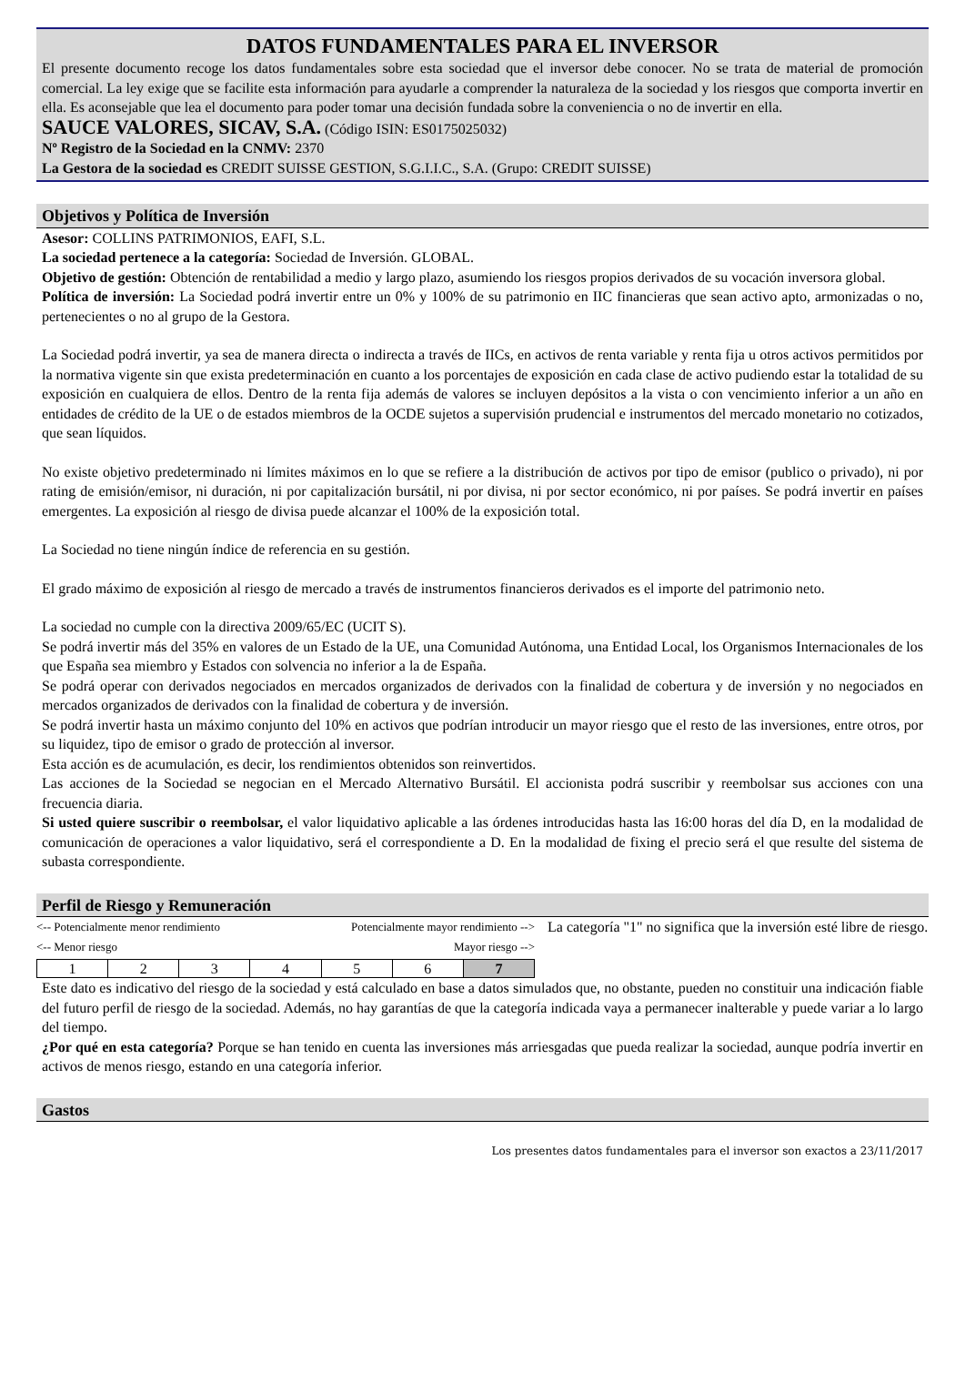DATOS FUNDAMENTALES PARA EL INVERSOR
El presente documento recoge los datos fundamentales sobre esta sociedad que el inversor debe conocer. No se trata de material de promoción comercial. La ley exige que se facilite esta información para ayudarle a comprender la naturaleza de la sociedad y los riesgos que comporta invertir en ella. Es aconsejable que lea el documento para poder tomar una decisión fundada sobre la conveniencia o no de invertir en ella.
SAUCE VALORES, SICAV, S.A. (Código ISIN: ES0175025032)
Nº Registro de la Sociedad en la CNMV: 2370
La Gestora de la sociedad es CREDIT SUISSE GESTION, S.G.I.I.C., S.A. (Grupo: CREDIT SUISSE)
Objetivos y Política de Inversión
Asesor: COLLINS PATRIMONIOS, EAFI, S.L.
La sociedad pertenece a la categoría: Sociedad de Inversión. GLOBAL.
Objetivo de gestión: Obtención de rentabilidad a medio y largo plazo, asumiendo los riesgos propios derivados de su vocación inversora global.
Política de inversión: La Sociedad podrá invertir entre un 0% y 100% de su patrimonio en IIC financieras que sean activo apto, armonizadas o no, pertenecientes o no al grupo de la Gestora.
La Sociedad podrá invertir, ya sea de manera directa o indirecta a través de IICs, en activos de renta variable y renta fija u otros activos permitidos por la normativa vigente sin que exista predeterminación en cuanto a los porcentajes de exposición en cada clase de activo pudiendo estar la totalidad de su exposición en cualquiera de ellos. Dentro de la renta fija además de valores se incluyen depósitos a la vista o con vencimiento inferior a un año en entidades de crédito de la UE o de estados miembros de la OCDE sujetos a supervisión prudencial e instrumentos del mercado monetario no cotizados, que sean líquidos.
No existe objetivo predeterminado ni límites máximos en lo que se refiere a la distribución de activos por tipo de emisor (publico o privado), ni por rating de emisión/emisor, ni duración, ni por capitalización bursátil, ni por divisa, ni por sector económico, ni por países. Se podrá invertir en países emergentes. La exposición al riesgo de divisa puede alcanzar el 100% de la exposición total.
La Sociedad no tiene ningún índice de referencia en su gestión.
El grado máximo de exposición al riesgo de mercado a través de instrumentos financieros derivados es el importe del patrimonio neto.
La sociedad no cumple con la directiva 2009/65/EC (UCIT S).
Se podrá invertir más del 35% en valores de un Estado de la UE, una Comunidad Autónoma, una Entidad Local, los Organismos Internacionales de los que España sea miembro y Estados con solvencia no inferior a la de España.
Se podrá operar con derivados negociados en mercados organizados de derivados con la finalidad de cobertura y de inversión y no negociados en mercados organizados de derivados con la finalidad de cobertura y de inversión.
Se podrá invertir hasta un máximo conjunto del 10% en activos que podrían introducir un mayor riesgo que el resto de las inversiones, entre otros, por su liquidez, tipo de emisor o grado de protección al inversor.
Esta acción es de acumulación, es decir, los rendimientos obtenidos son reinvertidos.
Las acciones de la Sociedad se negocian en el Mercado Alternativo Bursátil. El accionista podrá suscribir y reembolsar sus acciones con una frecuencia diaria.
Si usted quiere suscribir o reembolsar, el valor liquidativo aplicable a las órdenes introducidas hasta las 16:00 horas del día D, en la modalidad de comunicación de operaciones a valor liquidativo, será el correspondiente a D. En la modalidad de fixing el precio será el que resulte del sistema de subasta correspondiente.
Perfil de Riesgo y Remuneración
<-- Potencialmente menor rendimiento Potencialmente mayor rendimiento -->
<-- Menor riesgo Mayor riesgo -->
| 1 | 2 | 3 | 4 | 5 | 6 | 7 |
La categoría "1" no significa que la inversión esté libre de riesgo.
Este dato es indicativo del riesgo de la sociedad y está calculado en base a datos simulados que, no obstante, pueden no constituir una indicación fiable del futuro perfil de riesgo de la sociedad. Además, no hay garantías de que la categoría indicada vaya a permanecer inalterable y puede variar a lo largo del tiempo.
¿Por qué en esta categoría? Porque se han tenido en cuenta las inversiones más arriesgadas que pueda realizar la sociedad, aunque podría invertir en activos de menos riesgo, estando en una categoría inferior.
Gastos
Los presentes datos fundamentales para el inversor son exactos a 23/11/2017